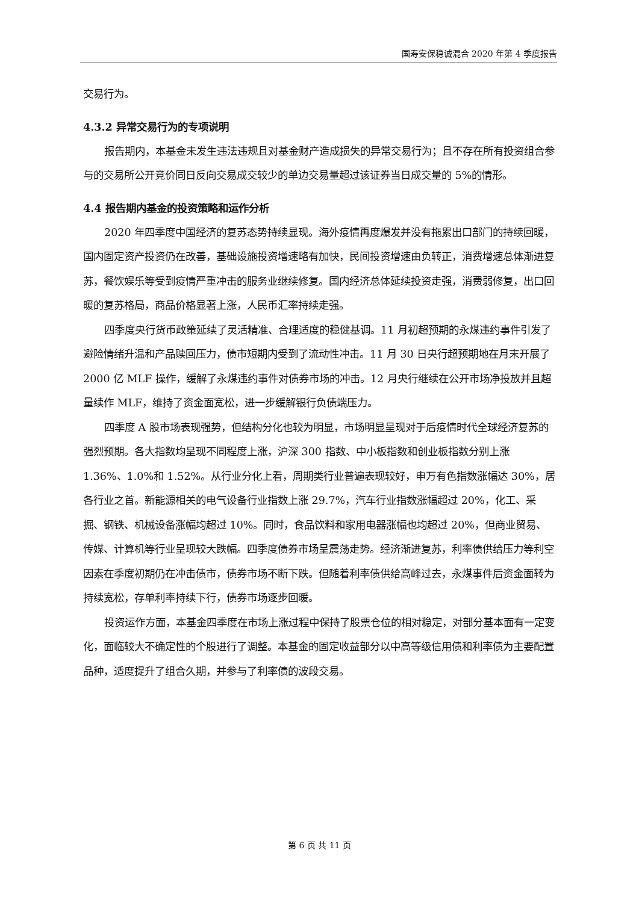国寿安保稳诚混合 2020 年第 4 季度报告
交易行为。
4.3.2 异常交易行为的专项说明
报告期内，本基金未发生违法违规且对基金财产造成损失的异常交易行为；且不存在所有投资组合参与的交易所公开竞价同日反向交易成交较少的单边交易量超过该证券当日成交量的 5%的情形。
4.4 报告期内基金的投资策略和运作分析
2020 年四季度中国经济的复苏态势持续显现。海外疫情再度爆发并没有拖累出口部门的持续回暖，国内固定资产投资仍在改善，基础设施投资增速略有加快，民间投资增速由负转正，消费增速总体渐进复苏，餐饮娱乐等受到疫情严重冲击的服务业继续修复。国内经济总体延续投资走强，消费弱修复，出口回暖的复苏格局，商品价格显著上涨，人民币汇率持续走强。
四季度央行货币政策延续了灵活精准、合理适度的稳健基调。11 月初超预期的永煤违约事件引发了避险情绪升温和产品赎回压力，债市短期内受到了流动性冲击。11 月 30 日央行超预期地在月末开展了 2000 亿 MLF 操作，缓解了永煤违约事件对债券市场的冲击。12 月央行继续在公开市场净投放并且超量续作 MLF，维持了资金面宽松，进一步缓解银行负债端压力。
四季度 A 股市场表现强势，但结构分化也较为明显，市场明显呈现对于后疫情时代全球经济复苏的强烈预期。各大指数均呈现不同程度上涨，沪深 300 指数、中小板指数和创业板指数分别上涨 1.36%、1.0%和 1.52%。从行业分化上看，周期类行业普遍表现较好，申万有色指数涨幅达 30%，居各行业之首。新能源相关的电气设备行业指数上涨 29.7%，汽车行业指数涨幅超过 20%，化工、采掘、钢铁、机械设备涨幅均超过 10%。同时，食品饮料和家用电器涨幅也均超过 20%，但商业贸易、传媒、计算机等行业呈现较大跌幅。四季度债券市场呈震荡走势。经济渐进复苏，利率债供给压力等利空因素在季度初期仍在冲击债市，债券市场不断下跌。但随着利率债供给高峰过去，永煤事件后资金面转为持续宽松，存单利率持续下行，债券市场逐步回暖。
投资运作方面，本基金四季度在市场上涨过程中保持了股票仓位的相对稳定，对部分基本面有一定变化，面临较大不确定性的个股进行了调整。本基金的固定收益部分以中高等级信用债和利率债为主要配置品种，适度提升了组合久期，并参与了利率债的波段交易。
第 6 页 共 11 页